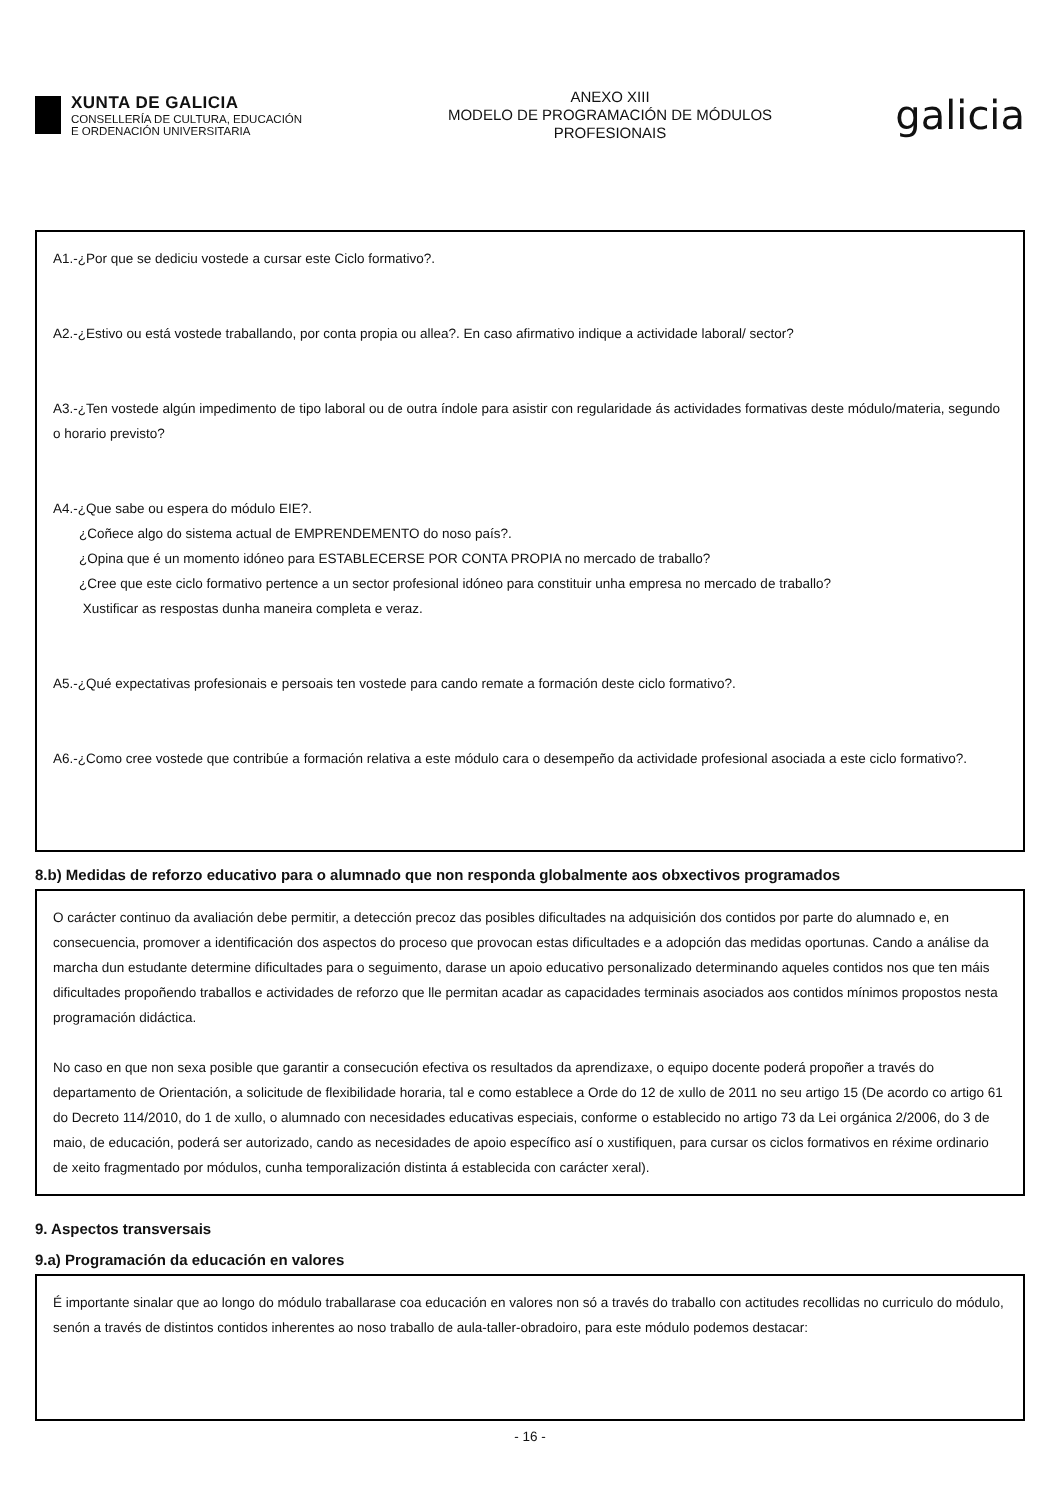XUNTA DE GALICIA
CONSELLERÍA DE CULTURA, EDUCACIÓN
E ORDENACIÓN UNIVERSITARIA
ANEXO XIII
MODELO DE PROGRAMACIÓN DE MÓDULOS
PROFESIONAIS
galicia
A1.-¿Por que se dediciu vostede a cursar este Ciclo formativo?.
A2.-¿Estivo ou está vostede traballando, por conta propia ou allea?. En caso afirmativo indique a actividade laboral/ sector?
A3.-¿Ten vostede algún impedimento de tipo laboral ou de outra índole para asistir con regularidade ás actividades formativas deste módulo/materia, segundo o horario previsto?
A4.-¿Que sabe ou espera do módulo EIE?.
¿Coñece algo do sistema actual de EMPRENDEMENTO do noso país?.
¿Opina que é un momento idóneo para ESTABLECERSE POR CONTA PROPIA no mercado de traballo?
¿Cree que este ciclo formativo pertence a un sector profesional idóneo para constituir unha empresa no mercado de traballo?
Xustificar as respostas dunha maneira completa e veraz.
A5.-¿Qué expectativas profesionais e persoais ten vostede para cando remate a formación deste ciclo formativo?.
A6.-¿Como cree vostede que contribúe a formación relativa a este módulo cara o desempeño da actividade profesional asociada a este ciclo formativo?.
8.b) Medidas de reforzo educativo para o alumnado que non responda globalmente aos obxectivos programados
O carácter continuo da avaliación debe permitir, a detección precoz das posibles dificultades na adquisición dos contidos por parte do alumnado e, en consecuencia, promover a identificación dos aspectos do proceso que provocan estas dificultades e a adopción das medidas oportunas. Cando a análise da marcha dun estudante determine dificultades para o seguimento, darase un apoio educativo personalizado determinando aqueles contidos nos que ten máis dificultades propoñendo traballos e actividades de reforzo que lle permitan acadar as capacidades terminais asociados aos contidos mínimos propostos nesta programación didáctica.
No caso en que non sexa posible que garantir a consecución efectiva os resultados da aprendizaxe, o equipo docente poderá propoñer a través do departamento de Orientación, a solicitude de flexibilidade horaria, tal e como establece a Orde do 12 de xullo de 2011 no seu artigo 15 (De acordo co artigo 61 do Decreto 114/2010, do 1 de xullo, o alumnado con necesidades educativas especiais, conforme o establecido no artigo 73 da Lei orgánica 2/2006, do 3 de maio, de educación, poderá ser autorizado, cando as necesidades de apoio específico así o xustifiquen, para cursar os ciclos formativos en réxime ordinario de xeito fragmentado por módulos, cunha temporalización distinta á establecida con carácter xeral).
9. Aspectos transversais
9.a) Programación da educación en valores
É importante sinalar que ao longo do módulo traballarase coa educación en valores non só a través do traballo con actitudes recollidas no curriculo do módulo, senón a través de distintos contidos inherentes ao noso traballo de aula-taller-obradoiro, para este módulo podemos destacar:
- 16 -